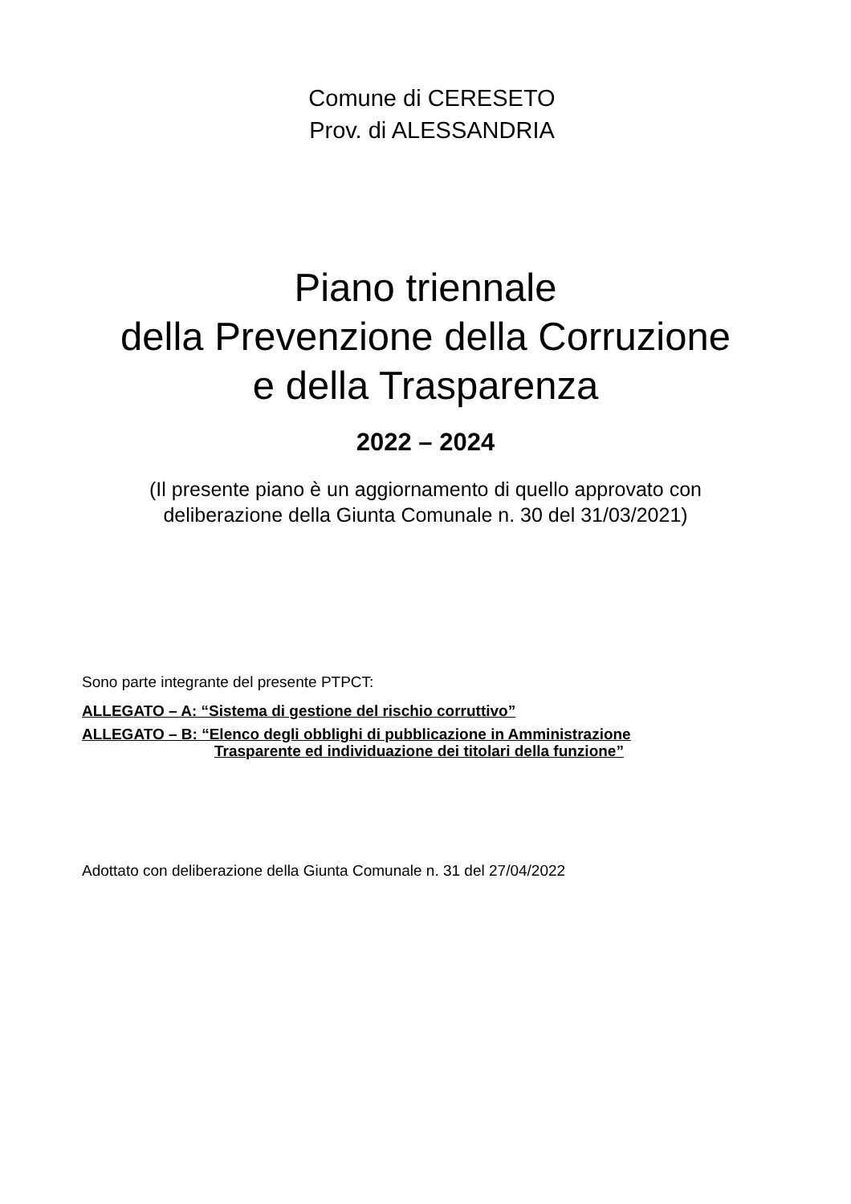Comune di CERESETO
Prov. di ALESSANDRIA
Piano triennale
della Prevenzione della Corruzione
e della Trasparenza
2022 – 2024
(Il presente piano è un aggiornamento di quello approvato con
deliberazione della Giunta Comunale n. 30 del 31/03/2021)
Sono parte integrante del presente PTPCT:
ALLEGATO – A: “Sistema di gestione del rischio corruttivo”
ALLEGATO – B: “Elenco degli obblighi di pubblicazione in Amministrazione
Trasparente ed individuazione dei titolari della funzione”
Adottato con deliberazione della Giunta Comunale n. 31 del 27/04/2022